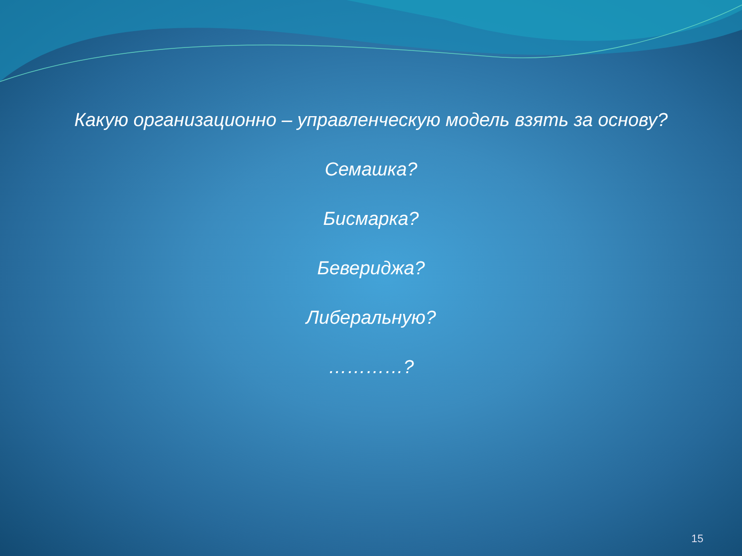Какую организационно – управленческую модель взять за основу?
Семашка?
Бисмарка?
Бевериджа?
Либеральную?
…………?
15